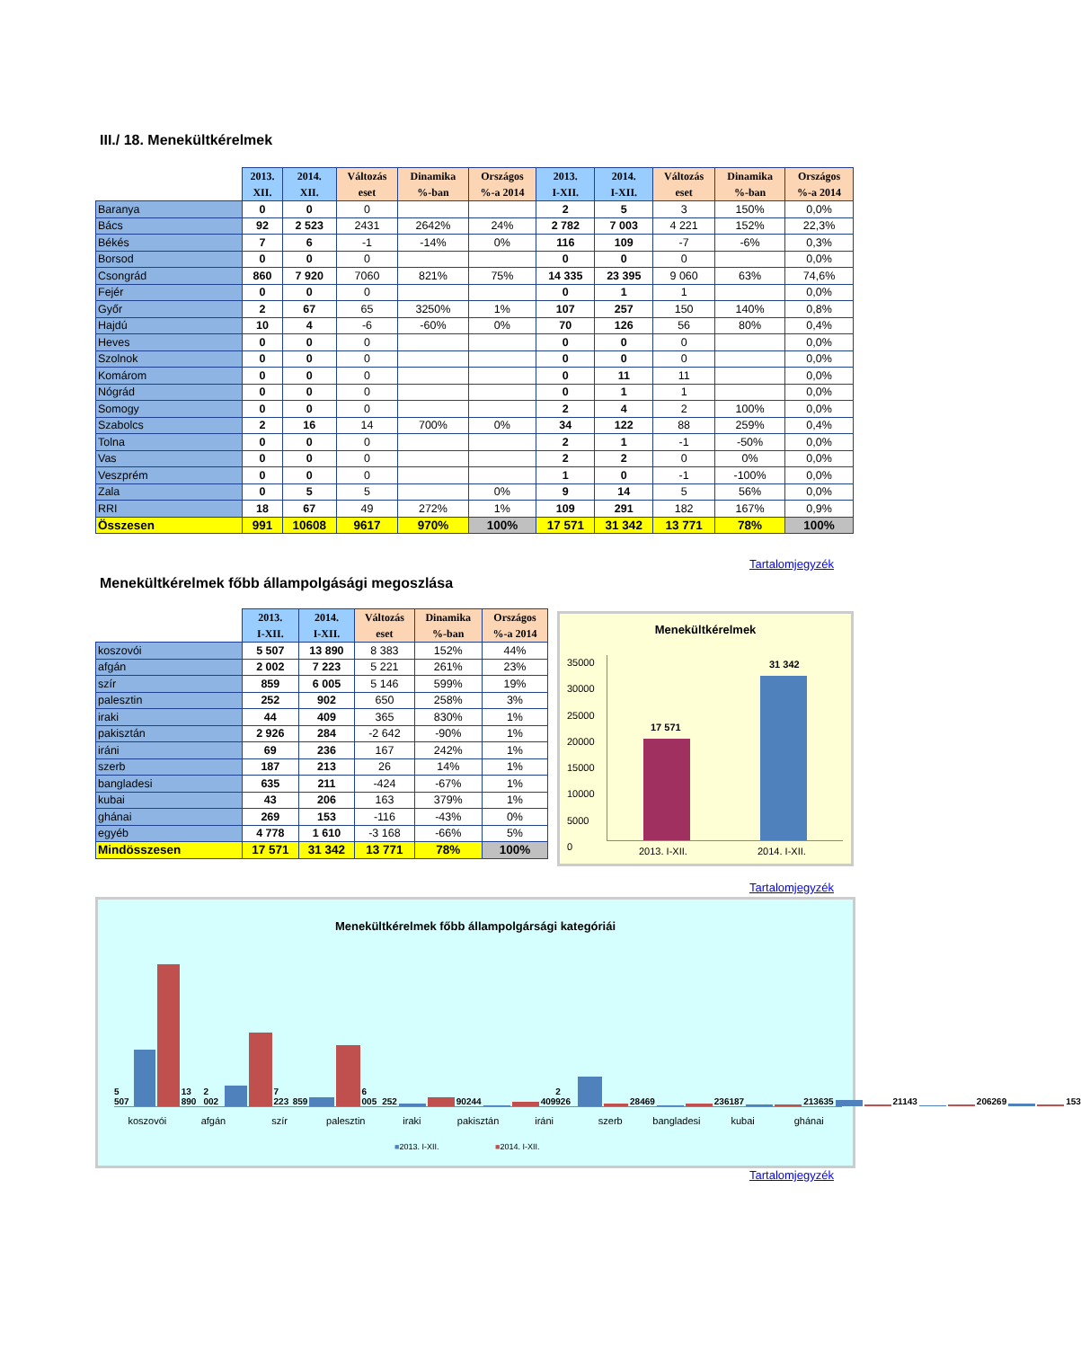III./ 18. Menekültkérelmek
| | 2013. XII. | 2014. XII. | Változás eset | Dinamika %-ban | Országos %-a 2014 | 2013. I-XII. | 2014. I-XII. | Változás eset | Dinamika %-ban | Országos %-a 2014 |
| Baranya | 0 | 0 | 0 | | | 2 | 5 | 3 | 150% | 0,0% |
| Bács | 92 | 2 523 | 2431 | 2642% | 24% | 2 782 | 7 003 | 4 221 | 152% | 22,3% |
| Békés | 7 | 6 | -1 | -14% | 0% | 116 | 109 | -7 | -6% | 0,3% |
| Borsod | 0 | 0 | 0 | | | 0 | 0 | 0 | | 0,0% |
| Csongrád | 860 | 7 920 | 7060 | 821% | 75% | 14 335 | 23 395 | 9 060 | 63% | 74,6% |
| Fejér | 0 | 0 | 0 | | | 0 | 1 | 1 | | 0,0% |
| Győr | 2 | 67 | 65 | 3250% | 1% | 107 | 257 | 150 | 140% | 0,8% |
| Hajdú | 10 | 4 | -6 | -60% | 0% | 70 | 126 | 56 | 80% | 0,4% |
| Heves | 0 | 0 | 0 | | | 0 | 0 | 0 | | 0,0% |
| Szolnok | 0 | 0 | 0 | | | 0 | 0 | 0 | | 0,0% |
| Komárom | 0 | 0 | 0 | | | 0 | 11 | 11 | | 0,0% |
| Nógrád | 0 | 0 | 0 | | | 0 | 1 | 1 | | 0,0% |
| Somogy | 0 | 0 | 0 | | | 2 | 4 | 2 | 100% | 0,0% |
| Szabolcs | 2 | 16 | 14 | 700% | 0% | 34 | 122 | 88 | 259% | 0,4% |
| Tolna | 0 | 0 | 0 | | | 2 | 1 | -1 | -50% | 0,0% |
| Vas | 0 | 0 | 0 | | | 2 | 2 | 0 | 0% | 0,0% |
| Veszprém | 0 | 0 | 0 | | | 1 | 0 | -1 | -100% | 0,0% |
| Zala | 0 | 5 | 5 | | 0% | 9 | 14 | 5 | 56% | 0,0% |
| RRI | 18 | 67 | 49 | 272% | 1% | 109 | 291 | 182 | 167% | 0,9% |
| Összesen | 991 | 10608 | 9617 | 970% | 100% | 17 571 | 31 342 | 13 771 | 78% | 100% |
Tartalomjegyzék
Menekültkérelmek főbb állampolgásági megoszlása
| | 2013. I-XII. | 2014. I-XII. | Változás eset | Dinamika %-ban | Országos %-a 2014 |
| koszovói | 5 507 | 13 890 | 8 383 | 152% | 44% |
| afgán | 2 002 | 7 223 | 5 221 | 261% | 23% |
| szír | 859 | 6 005 | 5 146 | 599% | 19% |
| palesztin | 252 | 902 | 650 | 258% | 3% |
| iraki | 44 | 409 | 365 | 830% | 1% |
| pakisztán | 2 926 | 284 | -2 642 | -90% | 1% |
| iráni | 69 | 236 | 167 | 242% | 1% |
| szerb | 187 | 213 | 26 | 14% | 1% |
| bangladesi | 635 | 211 | -424 | -67% | 1% |
| kubai | 43 | 206 | 163 | 379% | 1% |
| ghánai | 269 | 153 | -116 | -43% | 0% |
| egyéb | 4 778 | 1 610 | -3 168 | -66% | 5% |
| Mindösszesen | 17 571 | 31 342 | 13 771 | 78% | 100% |
Menekültkérelmek
35000
30000
25000
20000
15000
10000
5000
0
17 571
31 342
2013. I-XII. 2014. I-XII.
Tartalomjegyzék
Menekültkérelmek főbb állampolgársági kategóriái
5 507
13 890
2 002
7 223
859
6 005
252
902
44
409
2 926
284
69
236
187
213
635
211
43
206
269
153
koszovói afgán szír palesztin iraki pakisztán iráni szerb bangladesi kubai ghánai
■2013. I-XII. ■2014. I-XII.
Tartalomjegyzék